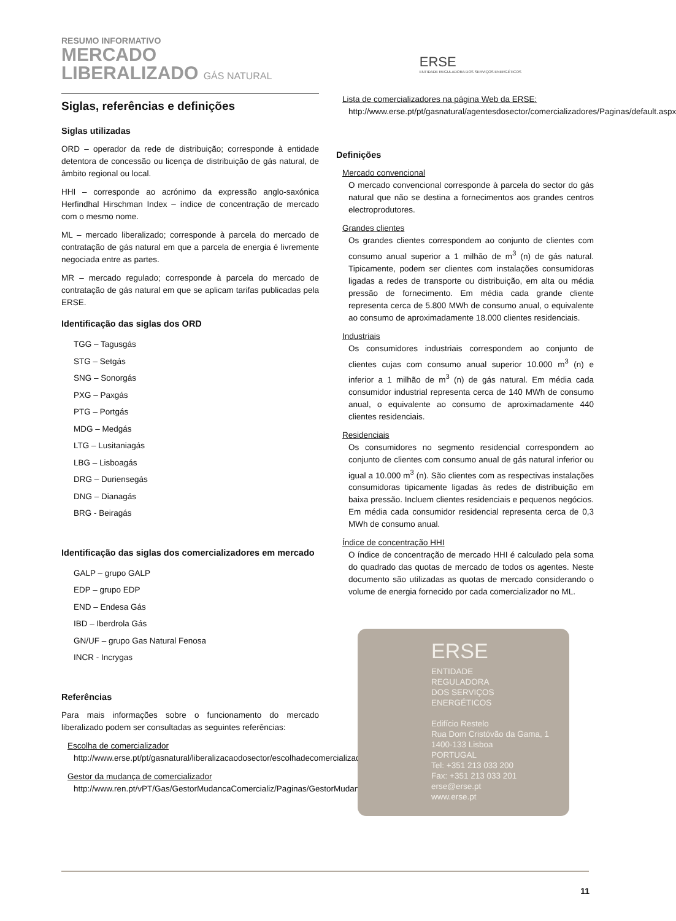RESUMO INFORMATIVO
MERCADO
LIBERALIZADO GÁS NATURAL
ERSE
ENTIDADE REGULADORA DOS SERVIÇOS ENERGÉTICOS
Siglas, referências e definições
Siglas utilizadas
ORD – operador da rede de distribuição; corresponde à entidade detentora de concessão ou licença de distribuição de gás natural, de âmbito regional ou local.
HHI – corresponde ao acrónimo da expressão anglo-saxónica Herfindhal Hirschman Index – índice de concentração de mercado com o mesmo nome.
ML – mercado liberalizado; corresponde à parcela do mercado de contratação de gás natural em que a parcela de energia é livremente negociada entre as partes.
MR – mercado regulado; corresponde à parcela do mercado de contratação de gás natural em que se aplicam tarifas publicadas pela ERSE.
Identificação das siglas dos ORD
TGG – Tagusgás
STG – Setgás
SNG – Sonorgás
PXG – Paxgás
PTG – Portgás
MDG – Medgás
LTG – Lusitaniagás
LBG – Lisboagás
DRG – Duriensegás
DNG – Dianagás
BRG - Beiragás
Identificação das siglas dos comercializadores em mercado
GALP – grupo GALP
EDP – grupo EDP
END – Endesa Gás
IBD – Iberdrola Gás
GN/UF – grupo Gas Natural Fenosa
INCR - Incrygas
Referências
Para mais informações sobre o funcionamento do mercado liberalizado podem ser consultadas as seguintes referências:
Escolha de comercializador
http://www.erse.pt/pt/gasnatural/liberalizacaodosector/escolhadecomercializador/Paginas/default.aspx
Gestor da mudança de comercializador
http://www.ren.pt/vPT/Gas/GestorMudancaComercializ/Paginas/GestorMudancaComercializ.aspx
Lista de comercializadores na página Web da ERSE:
http://www.erse.pt/pt/gasnatural/agentesdosector/comercializadores/Paginas/default.aspx
Definições
Mercado convencional
O mercado convencional corresponde à parcela do sector do gás natural que não se destina a fornecimentos aos grandes centros electroprodutores.
Grandes clientes
Os grandes clientes correspondem ao conjunto de clientes com consumo anual superior a 1 milhão de m<sup>3</sup> (n) de gás natural. Tipicamente, podem ser clientes com instalações consumidoras ligadas a redes de transporte ou distribuição, em alta ou média pressão de fornecimento. Em média cada grande cliente representa cerca de 5.800 MWh de consumo anual, o equivalente ao consumo de aproximadamente 18.000 clientes residenciais.
Industriais
Os consumidores industriais correspondem ao conjunto de clientes cujas com consumo anual superior 10.000 m<sup>3</sup> (n) e inferior a 1 milhão de m<sup>3</sup> (n) de gás natural. Em média cada consumidor industrial representa cerca de 140 MWh de consumo anual, o equivalente ao consumo de aproximadamente 440 clientes residenciais.
Residenciais
Os consumidores no segmento residencial correspondem ao conjunto de clientes com consumo anual de gás natural inferior ou igual a 10.000 m<sup>3</sup> (n). São clientes com as respectivas instalações consumidoras tipicamente ligadas às redes de distribuição em baixa pressão. Incluem clientes residenciais e pequenos negócios. Em média cada consumidor residencial representa cerca de 0,3 MWh de consumo anual.
Índice de concentração HHI
O índice de concentração de mercado HHI é calculado pela soma do quadrado das quotas de mercado de todos os agentes. Neste documento são utilizadas as quotas de mercado considerando o volume de energia fornecido por cada comercializador no ML.
ERSE
ENTIDADE
REGULADORA
DOS SERVIÇOS
ENERGÉTICOS
Edifício Restelo
Rua Dom Cristóvão da Gama, 1
1400-133 Lisboa
PORTUGAL
Tel: +351 213 033 200
Fax: +351 213 033 201
erse@erse.pt
www.erse.pt
11